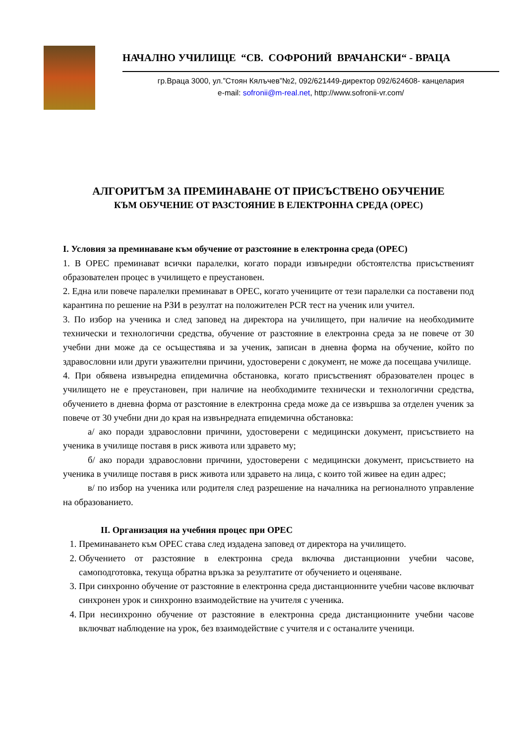НАЧАЛНО УЧИЛИЩЕ “СВ. СОФРОНИЙ ВРАЧАНСКИ“ - ВРАЦА
гр.Враца 3000, ул.”Стоян Кялъчев”№2, 092/621449-директор 092/624608- канцелария
e-mail: sofronii@m-real.net, http://www.sofronii-vr.com/
АЛГОРИТЪМ ЗА ПРЕМИНАВАНЕ ОТ ПРИСЪСТВЕНО ОБУЧЕНИЕ
КЪМ ОБУЧЕНИЕ ОТ РАЗСТОЯНИЕ В ЕЛЕКТРОННА СРЕДА (ОРЕС)
І. Условия за преминаване към обучение от разстояние в електронна среда (ОРЕС)
1. В ОРЕС преминават всички паралелки, когато поради извънредни обстоятелства присъственият образователен процес в училището е преустановен.
2. Една или повече паралелки преминават в ОРЕС, когато учениците от тези паралелки са поставени под карантина по решение на РЗИ в резултат на положителен PCR тест на ученик или учител.
3. По избор на ученика и след заповед на директора на училището, при наличие на необходимите технически и технологични средства, обучение от разстояние в електронна среда за не повече от 30 учебни дни може да се осъществява и за ученик, записан в дневна форма на обучение, който по здравословни или други уважителни причини, удостоверени с документ, не може да посещава училище.
4. При обявена извънредна епидемична обстановка, когато присъственият образователен процес в училището не е преустановен, при наличие на необходимите технически и технологични средства, обучението в дневна форма от разстояние в електронна среда може да се извършва за отделен ученик за повече от 30 учебни дни до края на извънредната епидемична обстановка:
а/ ако поради здравословни причини, удостоверени с медицински документ, присъствието на ученика в училище поставя в риск живота или здравето му;
б/ ако поради здравословни причини, удостоверени с медицински документ, присъствието на ученика в училище поставя в риск живота или здравето на лица, с които той живее на един адрес;
в/ по избор на ученика или родителя след разрешение на началника на регионалното управление на образованието.
ІІ. Организация на учебния процес при ОРЕС
1. Преминаването към ОРЕС става след издадена заповед от директора на училището.
2. Обучението от разстояние в електронна среда включва дистанционни учебни часове, самоподготовка, текуща обратна връзка за резултатите от обучението и оценяване.
3. При синхронно обучение от разстояние в електронна среда дистанционните учебни часове включват синхронен урок и синхронно взаимодействие на учителя с ученика.
4. При несинхронно обучение от разстояние в електронна среда дистанционните учебни часове включват наблюдение на урок, без взаимодействие с учителя и с останалите ученици.